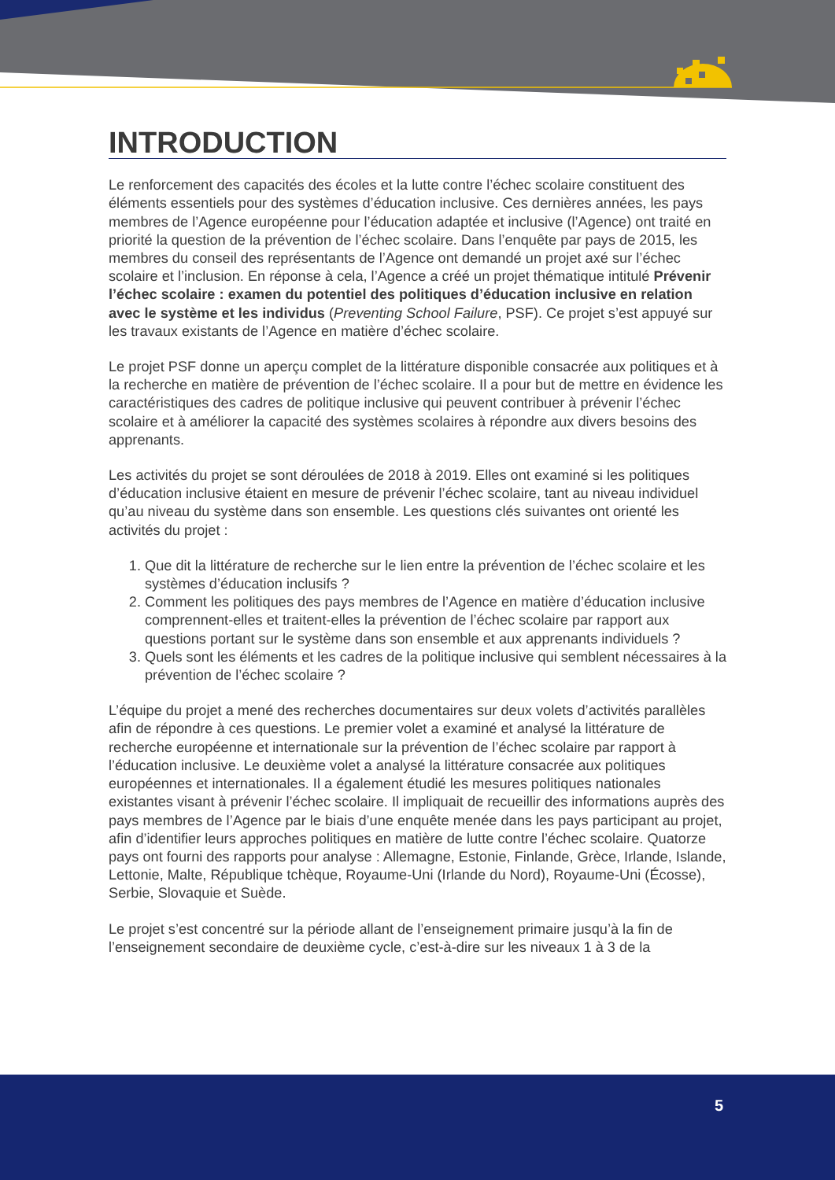INTRODUCTION
Le renforcement des capacités des écoles et la lutte contre l’échec scolaire constituent des éléments essentiels pour des systèmes d’éducation inclusive. Ces dernières années, les pays membres de l’Agence européenne pour l’éducation adaptée et inclusive (l’Agence) ont traité en priorité la question de la prévention de l’échec scolaire. Dans l’enquête par pays de 2015, les membres du conseil des représentants de l’Agence ont demandé un projet axé sur l’échec scolaire et l’inclusion. En réponse à cela, l’Agence a créé un projet thématique intitulé Prévenir l’échec scolaire : examen du potentiel des politiques d’éducation inclusive en relation avec le système et les individus (Preventing School Failure, PSF). Ce projet s’est appuyé sur les travaux existants de l’Agence en matière d’échec scolaire.
Le projet PSF donne un aperçu complet de la littérature disponible consacrée aux politiques et à la recherche en matière de prévention de l’échec scolaire. Il a pour but de mettre en évidence les caractéristiques des cadres de politique inclusive qui peuvent contribuer à prévenir l’échec scolaire et à améliorer la capacité des systèmes scolaires à répondre aux divers besoins des apprenants.
Les activités du projet se sont déroulées de 2018 à 2019. Elles ont examiné si les politiques d’éducation inclusive étaient en mesure de prévenir l’échec scolaire, tant au niveau individuel qu’au niveau du système dans son ensemble. Les questions clés suivantes ont orienté les activités du projet :
1. Que dit la littérature de recherche sur le lien entre la prévention de l’échec scolaire et les systèmes d’éducation inclusifs ?
2. Comment les politiques des pays membres de l’Agence en matière d’éducation inclusive comprennent-elles et traitent-elles la prévention de l’échec scolaire par rapport aux questions portant sur le système dans son ensemble et aux apprenants individuels ?
3. Quels sont les éléments et les cadres de la politique inclusive qui semblent nécessaires à la prévention de l’échec scolaire ?
L’équipe du projet a mené des recherches documentaires sur deux volets d’activités parallèles afin de répondre à ces questions. Le premier volet a examiné et analysé la littérature de recherche européenne et internationale sur la prévention de l’échec scolaire par rapport à l’éducation inclusive. Le deuxième volet a analysé la littérature consacrée aux politiques européennes et internationales. Il a également étudié les mesures politiques nationales existantes visant à prévenir l’échec scolaire. Il impliquait de recueillir des informations auprès des pays membres de l’Agence par le biais d’une enquête menée dans les pays participant au projet, afin d’identifier leurs approches politiques en matière de lutte contre l’échec scolaire. Quatorze pays ont fourni des rapports pour analyse : Allemagne, Estonie, Finlande, Grèce, Irlande, Islande, Lettonie, Malte, République tchèque, Royaume-Uni (Irlande du Nord), Royaume-Uni (Écosse), Serbie, Slovaquie et Suède.
Le projet s’est concentré sur la période allant de l’enseignement primaire jusqu’à la fin de l’enseignement secondaire de deuxième cycle, c’est-à-dire sur les niveaux 1 à 3 de la
5